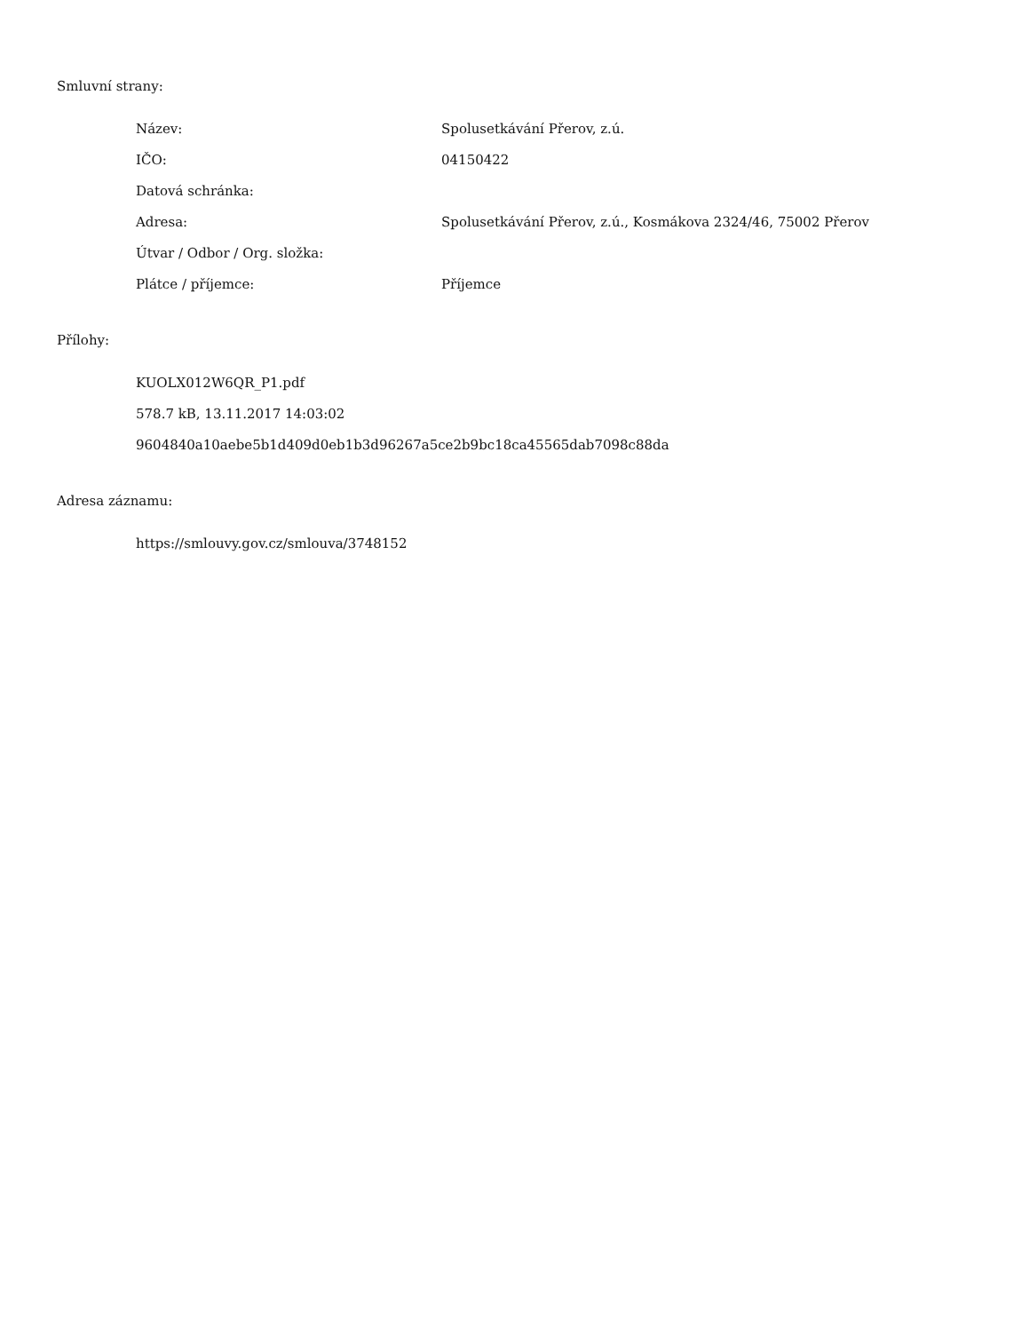Smluvní strany:
| Název: | Spolusetkávání Přerov, z.ú. |
| IČO: | 04150422 |
| Datová schránka: | |
| Adresa: | Spolusetkávání Přerov, z.ú., Kosmákova 2324/46, 75002 Přerov |
| Útvar / Odbor / Org. složka: | |
| Plátce / příjemce: | Příjemce |
Přílohy:
KUOLX012W6QR_P1.pdf
578.7 kB, 13.11.2017 14:03:02
9604840a10aebe5b1d409d0eb1b3d96267a5ce2b9bc18ca45565dab7098c88da
Adresa záznamu:
https://smlouvy.gov.cz/smlouva/3748152